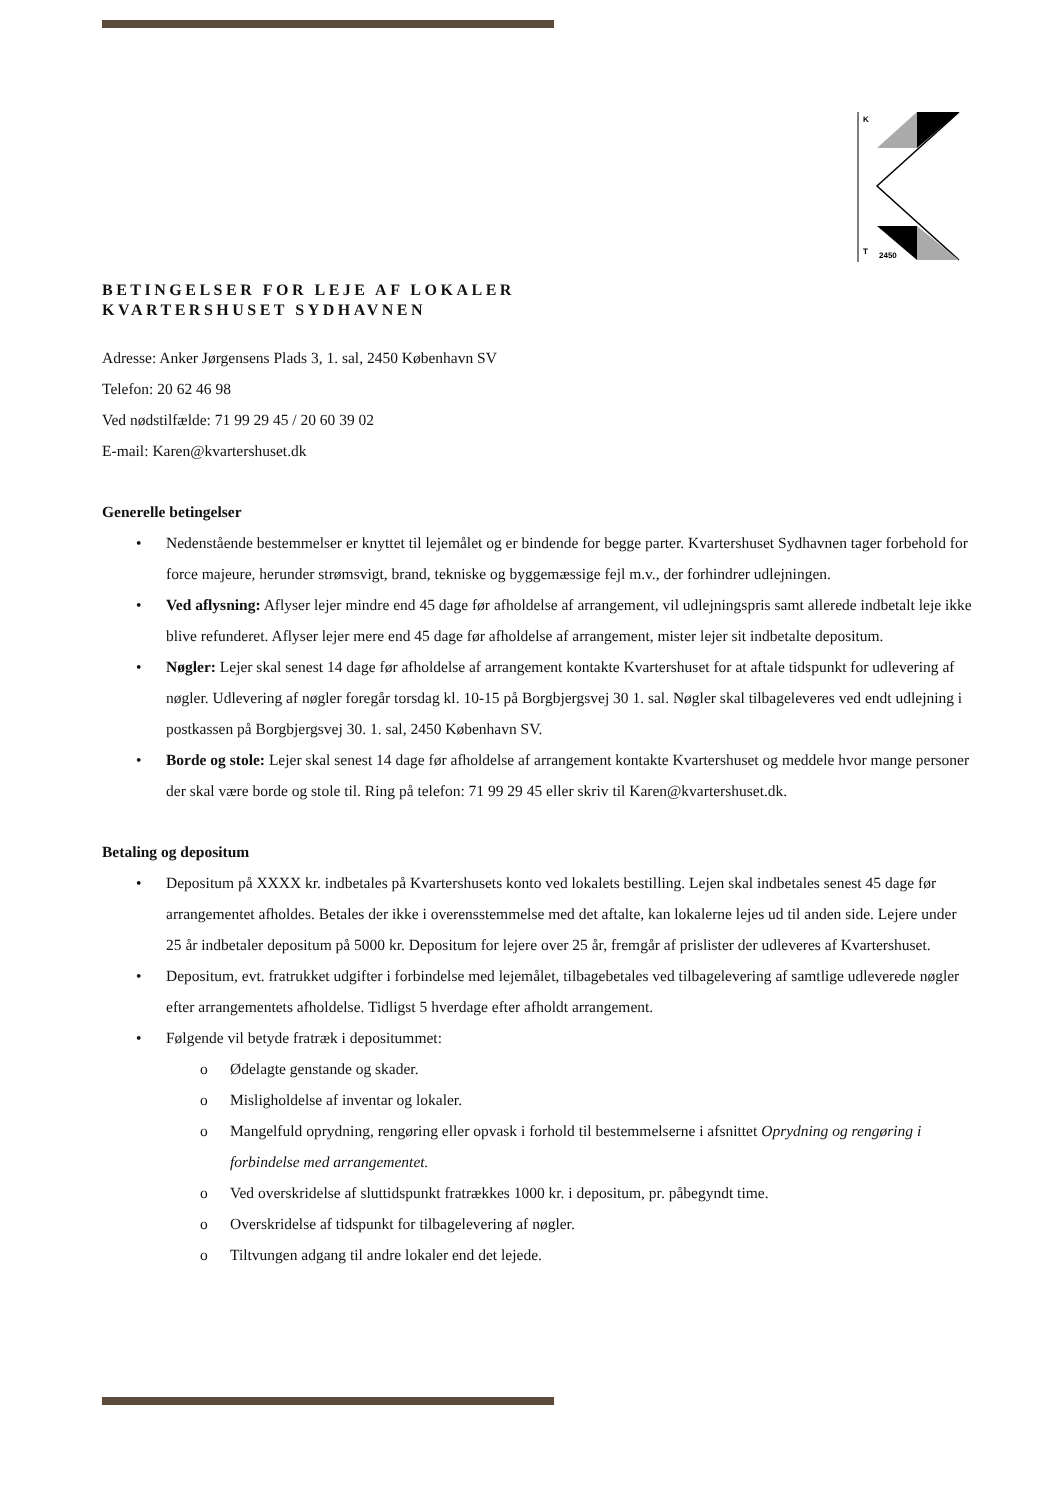K
T
2450
BETINGELSER FOR LEJE AF LOKALER
KVARTERSHUSET SYDHAVNEN
Adresse: Anker Jørgensens Plads 3, 1. sal, 2450 København SV
Telefon: 20 62 46 98
Ved nødstilfælde: 71 99 29 45 / 20 60 39 02
E-mail: Karen@kvartershuset.dk
Generelle betingelser
• Nedenstående bestemmelser er knyttet til lejemålet og er bindende for begge parter. Kvartershuset Sydhavnen tager forbehold for force majeure, herunder strømsvigt, brand, tekniske og byggemæssige fejl m.v., der forhindrer udlejningen.
• Ved aflysning: Aflyser lejer mindre end 45 dage før afholdelse af arrangement, vil udlejningspris samt allerede indbetalt leje ikke blive refunderet. Aflyser lejer mere end 45 dage før afholdelse af arrangement, mister lejer sit indbetalte depositum.
• Nøgler: Lejer skal senest 14 dage før afholdelse af arrangement kontakte Kvartershuset for at aftale tidspunkt for udlevering af nøgler. Udlevering af nøgler foregår torsdag kl. 10-15 på Borgbjergsvej 30 1. sal. Nøgler skal tilbageleveres ved endt udlejning i postkassen på Borgbjergsvej 30. 1. sal, 2450 København SV.
• Borde og stole: Lejer skal senest 14 dage før afholdelse af arrangement kontakte Kvartershuset og meddele hvor mange personer der skal være borde og stole til. Ring på telefon: 71 99 29 45 eller skriv til Karen@kvartershuset.dk.
Betaling og depositum
• Depositum på XXXX kr. indbetales på Kvartershusets konto ved lokalets bestilling. Lejen skal indbetales senest 45 dage før arrangementet afholdes. Betales der ikke i overensstemmelse med det aftalte, kan lokalerne lejes ud til anden side. Lejere under 25 år indbetaler depositum på 5000 kr. Depositum for lejere over 25 år, fremgår af prislister der udleveres af Kvartershuset.
• Depositum, evt. fratrukket udgifter i forbindelse med lejemålet, tilbagebetales ved tilbagelevering af samtlige udleverede nøgler efter arrangementets afholdelse. Tidligst 5 hverdage efter afholdt arrangement.
• Følgende vil betyde fratræk i depositummet:
o Ødelagte genstande og skader.
o Misligholdelse af inventar og lokaler.
o Mangelfuld oprydning, rengøring eller opvask i forhold til bestemmelserne i afsnittet Oprydning og rengøring i forbindelse med arrangementet.
o Ved overskridelse af sluttidspunkt fratrækkes 1000 kr. i depositum, pr. påbegyndt time.
o Overskridelse af tidspunkt for tilbagelevering af nøgler.
o Tiltvungen adgang til andre lokaler end det lejede.